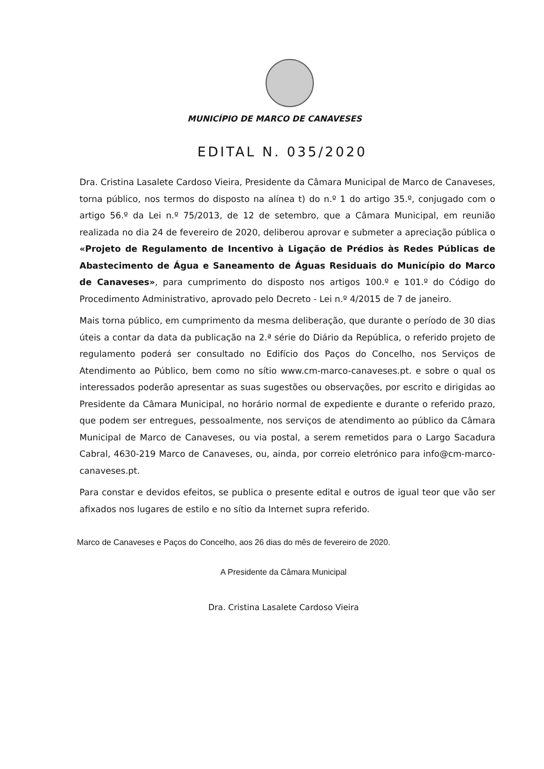MUNICÍPIO DE MARCO DE CANAVESES
EDITAL N. 035/2020
Dra. Cristina Lasalete Cardoso Vieira, Presidente da Câmara Municipal de Marco de Canaveses, torna público, nos termos do disposto na alínea t) do n.º 1 do artigo 35.º, conjugado com o artigo 56.º da Lei n.º 75/2013, de 12 de setembro, que a Câmara Municipal, em reunião realizada no dia 24 de fevereiro de 2020, deliberou aprovar e submeter a apreciação pública o «Projeto de Regulamento de Incentivo à Ligação de Prédios às Redes Públicas de Abastecimento de Água e Saneamento de Águas Residuais do Município do Marco de Canaveses», para cumprimento do disposto nos artigos 100.º e 101.º do Código do Procedimento Administrativo, aprovado pelo Decreto - Lei n.º 4/2015 de 7 de janeiro.
Mais torna público, em cumprimento da mesma deliberação, que durante o período de 30 dias úteis a contar da data da publicação na 2.ª série do Diário da República, o referido projeto de regulamento poderá ser consultado no Edifício dos Paços do Concelho, nos Serviços de Atendimento ao Público, bem como no sítio www.cm-marco-canaveses.pt. e sobre o qual os interessados poderão apresentar as suas sugestões ou observações, por escrito e dirigidas ao Presidente da Câmara Municipal, no horário normal de expediente e durante o referido prazo, que podem ser entregues, pessoalmente, nos serviços de atendimento ao público da Câmara Municipal de Marco de Canaveses, ou via postal, a serem remetidos para o Largo Sacadura Cabral, 4630-219 Marco de Canaveses, ou, ainda, por correio eletrónico para info@cm-marco-canaveses.pt.
Para constar e devidos efeitos, se publica o presente edital e outros de igual teor que vão ser afixados nos lugares de estilo e no sítio da Internet supra referido.
Marco de Canaveses e Paços do Concelho, aos 26 dias do mês de fevereiro de 2020.
A Presidente da Câmara Municipal
Dra. Cristina Lasalete Cardoso Vieira